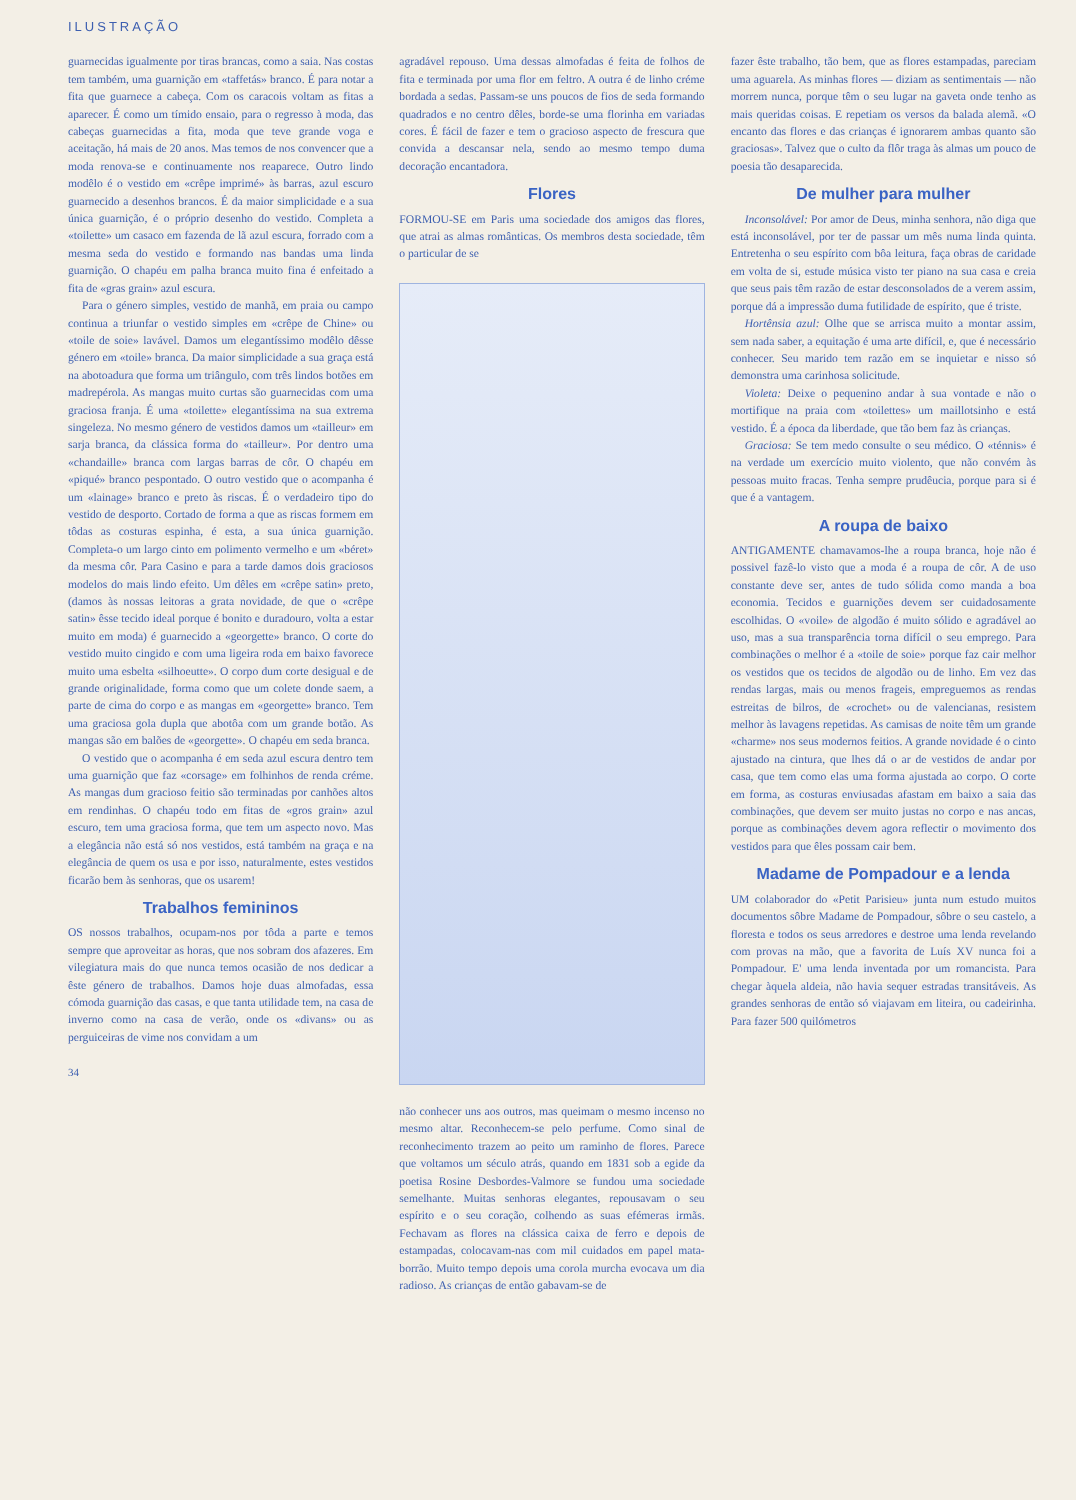ILUSTRAÇÃO
guarnecidas igualmente por tiras brancas, como a saia. Nas costas tem também, uma guarnição em «taffetás» branco. É para notar a fita que guarnece a cabeça. Com os caracois voltam as fitas a aparecer. É como um tímido ensaio, para o regresso à moda, das cabeças guarnecidas a fita, moda que teve grande voga e aceitação, há mais de 20 anos. Mas temos de nos convencer que a moda renova-se e continuamente nos reaparece. Outro lindo modêlo é o vestido em «crêpe imprimé» às barras, azul escuro guarnecido a desenhos brancos. É da maior simplicidade e a sua única guarnição, é o próprio desenho do vestido. Completa a «toilette» um casaco em fazenda de lã azul escura, forrado com a mesma seda do vestido e formando nas bandas uma linda guarnição. O chapéu em palha branca muito fina é enfeitado a fita de «gras grain» azul escura.
Para o género simples, vestido de manhã, em praia ou campo continua a triunfar o vestido simples em «crêpe de Chine» ou «toile de soie» lavável. Damos um elegantíssimo modêlo dêsse género em «toile» branca. Da maior simplicidade a sua graça está na abotoadura que forma um triângulo, com três lindos botões em madrepérola. As mangas muito curtas são guarnecidas com uma graciosa franja. É uma «toilette» elegantíssima na sua extrema singeleza. No mesmo género de vestidos damos um «tailleur» em sarja branca, da clássica forma do «tailleur». Por dentro uma «chandaille» branca com largas barras de côr. O chapéu em «piqué» branco pespontado. O outro vestido que o acompanha é um «lainage» branco e preto às riscas. É o verdadeiro tipo do vestido de desporto. Cortado de forma a que as riscas formem em tôdas as costuras espinha, é esta, a sua única guarnição. Completa-o um largo cinto em polimento vermelho e um «béret» da mesma côr. Para Casino e para a tarde damos dois graciosos modelos do mais lindo efeito. Um dêles em «crêpe satin» preto, (damos às nossas leitoras a grata novidade, de que o «crêpe satin» êsse tecido ideal porque é bonito e duradouro, volta a estar muito em moda) é guarnecido a «georgette» branco. O corte do vestido muito cingido e com uma ligeira roda em baixo favorece muito uma esbelta «silhoeutte». O corpo dum corte desigual e de grande originalidade, forma como que um colete donde saem, a parte de cima do corpo e as mangas em «georgette» branco. Tem uma graciosa gola dupla que abotôa com um grande botão. As mangas são em balões de «georgette». O chapéu em seda branca.
O vestido que o acompanha é em seda azul escura dentro tem uma guarnição que faz «corsage» em folhinhos de renda créme. As mangas dum gracioso feitio são terminadas por canhões altos em rendinhas. O chapéu todo em fitas de «gros grain» azul escuro, tem uma graciosa forma, que tem um aspecto novo. Mas a elegância não está só nos vestidos, está também na graça e na elegância de quem os usa e por isso, naturalmente, estes vestidos ficarão bem às senhoras, que os usarem!
Trabalhos femininos
OS nossos trabalhos, ocupam-nos por tôda a parte e temos sempre que aproveitar as horas, que nos sobram dos afazeres. Em vilegiatura mais do que nunca temos ocasião de nos dedicar a êste género de trabalhos. Damos hoje duas almofadas, essa cómoda guarnição das casas, e que tanta utilidade tem, na casa de inverno como na casa de verão, onde os «divans» ou as perguiceiras de vime nos convidam a um
34
agradável repouso. Uma dessas almofadas é feita de folhos de fita e terminada por uma flor em feltro. A outra é de linho créme bordada a sedas. Passam-se uns poucos de fios de seda formando quadrados e no centro dêles, borde-se uma florinha em variadas cores. É fácil de fazer e tem o gracioso aspecto de frescura que convida a descansar nela, sendo ao mesmo tempo duma decoração encantadora.
Flores
FORMOU-SE em Paris uma sociedade dos amigos das flores, que atrai as almas românticas. Os membros desta sociedade, têm o particular de se
não conhecer uns aos outros, mas queimam o mesmo incenso no mesmo altar. Reconhecem-se pelo perfume. Como sinal de reconhecimento trazem ao peito um raminho de flores. Parece que voltamos um século atrás, quando em 1831 sob a egide da poetisa Rosine Desbordes-Valmore se fundou uma sociedade semelhante. Muitas senhoras elegantes, repousavam o seu espírito e o seu coração, colhendo as suas efémeras irmãs. Fechavam as flores na clássica caixa de ferro e depois de estampadas, colocavam-nas com mil cuidados em papel mata-borrão. Muito tempo depois uma corola murcha evocava um dia radioso. As crianças de então gabavam-se de
fazer êste trabalho, tão bem, que as flores estampadas, pareciam uma aguarela. As minhas flores — diziam as sentimentais — não morrem nunca, porque têm o seu lugar na gaveta onde tenho as mais queridas coisas. E repetiam os versos da balada alemã. «O encanto das flores e das crianças é ignorarem ambas quanto são graciosas». Talvez que o culto da flôr traga às almas um pouco de poesia tão desaparecida.
De mulher para mulher
Inconsolável: Por amor de Deus, minha senhora, não diga que está inconsolável, por ter de passar um mês numa linda quinta. Entretenha o seu espírito com bôa leitura, faça obras de caridade em volta de si, estude música visto ter piano na sua casa e creia que seus pais têm razão de estar desconsolados de a verem assim, porque dá a impressão duma futilidade de espírito, que é triste.
Hortênsia azul: Olhe que se arrisca muito a montar assim, sem nada saber, a equitação é uma arte difícil, e, que é necessário conhecer. Seu marido tem razão em se inquietar e nisso só demonstra uma carinhosa solicitude.
Violeta: Deixe o pequenino andar à sua vontade e não o mortifique na praia com «toilettes» um maillotsinho e está vestido. É a época da liberdade, que tão bem faz às crianças.
Graciosa: Se tem medo consulte o seu médico. O «ténnis» é na verdade um exercício muito violento, que não convém às pessoas muito fracas. Tenha sempre prudêucia, porque para si é que é a vantagem.
A roupa de baixo
ANTIGAMENTE chamavamos-lhe a roupa branca, hoje não é possivel fazê-lo visto que a moda é a roupa de côr. A de uso constante deve ser, antes de tudo sólida como manda a boa economia. Tecidos e guarnições devem ser cuidadosamente escolhidas. O «voile» de algodão é muito sólido e agradável ao uso, mas a sua transparência torna difícil o seu emprego. Para combinações o melhor é a «toile de soie» porque faz cair melhor os vestidos que os tecidos de algodão ou de linho. Em vez das rendas largas, mais ou menos frageis, empreguemos as rendas estreitas de bilros, de «crochet» ou de valencianas, resistem melhor às lavagens repetidas. As camisas de noite têm um grande «charme» nos seus modernos feitios. A grande novidade é o cinto ajustado na cintura, que lhes dá o ar de vestidos de andar por casa, que tem como elas uma forma ajustada ao corpo. O corte em forma, as costuras enviusadas afastam em baixo a saia das combinações, que devem ser muito justas no corpo e nas ancas, porque as combinações devem agora reflectir o movimento dos vestidos para que êles possam cair bem.
Madame de Pompadour e a lenda
UM colaborador do «Petit Parisieu» junta num estudo muitos documentos sôbre Madame de Pompadour, sôbre o seu castelo, a floresta e todos os seus arredores e destroe uma lenda revelando com provas na mão, que a favorita de Luís XV nunca foi a Pompadour. E' uma lenda inventada por um romancista. Para chegar àquela aldeia, não havia sequer estradas transitáveis. As grandes senhoras de então só viajavam em liteira, ou cadeirinha. Para fazer 500 quilómetros